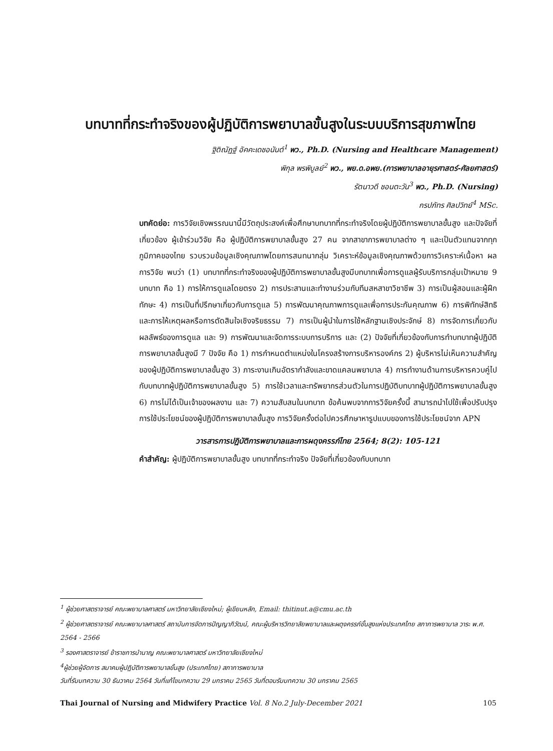บทบาทที่กระทำจริงของผู้ปฏิบัติการพยาบาลขั้นสูงในระบบบริการสุขภาพไทย
ฐิติณัฏฐ์ อัคคะเดชอนันต์<sup>1</sup> พว., Ph.D. (Nursing and Healthcare Management)
พิกุล พรพิบูลย์<sup>2</sup> พว., พย.ด.อพย.(การพยาบาลอายุรศาสตร์-ศัลยศาสตร์)
รัตนาวดี ชอนตะวัน<sup>3</sup> พว., Ph.D. (Nursing)
กรปภัทร ศิลปวิทย์<sup>4</sup> MSc.
บทคัดย่อ: การวิจัยเชิงพรรณนานี้มีวัตถุประสงค์เพื่อศึกษาบทบาทที่กระทำจริงโดยผู้ปฏิบัติการพยาบาลขั้นสูง และปัจจัยที่เกี่ยวข้อง ผู้เข้าร่วมวิจัย คือ ผู้ปฏิบัติการพยาบาลขั้นสูง 27 คน จากสาขาการพยาบาลต่าง ๆ และเป็นตัวแทนจากทุกภูมิภาคของไทย รวบรวมข้อมูลเชิงคุณภาพโดยการสนทนากลุ่ม วิเคราะห์ข้อมูลเชิงคุณภาพด้วยการวิเคราะห์เนื้อหา ผลการวิจัย พบว่า (1) บทบาทที่กระทำจริงของผู้ปฏิบัติการพยาบาลขั้นสูงมีบทบาทเพื่อการดูแลผู้รับบริการกลุ่มเป้าหมาย 9 บทบาท คือ 1) การให้การดูแลโดยตรง 2) การประสานและทำงานร่วมกับทีมสหสาขาวิชาชีพ 3) การเป็นผู้สอนและผู้ฝึกทักษะ 4) การเป็นที่ปรึกษาเกี่ยวกับการดูแล 5) การพัฒนาคุณภาพการดูแลเพื่อการประกันคุณภาพ 6) การพิทักษ์สิทธิและการให้เหตุผลหรือการตัดสินใจเชิงจริยธรรม 7) การเป็นผู้นำในการใช้หลักฐานเชิงประจักษ์ 8) การจัดการเกี่ยวกับผลลัพธ์ของการดูแล และ 9) การพัฒนาและจัดการระบบการบริการ และ (2) ปัจจัยที่เกี่ยวข้องกับการทำบทบาทผู้ปฏิบัติการพยาบาลขั้นสูงมี 7 ปัจจัย คือ 1) การกำหนดตำแหน่งในโครงสร้างการบริหารองค์กร 2) ผู้บริหารไม่เห็นความสำคัญของผู้ปฏิบัติการพยาบาลขั้นสูง 3) ภาระงานเกินอัตรากำลังและขาดแคลนพยาบาล 4) การทำงานด้านการบริหารควบคู่ไปกับบทบาทผู้ปฏิบัติการพยาบาลขั้นสูง 5) การใช้เวลาและทรัพยากรส่วนตัวในการปฏิบัติบทบาทผู้ปฏิบัติการพยาบาลขั้นสูง 6) การไม่ได้เป็นเจ้าของผลงาน และ 7) ความสับสนในบทบาท ข้อค้นพบจากการวิจัยครั้งนี้ สามารถนำไปใช้เพื่อปรับปรุงการใช้ประโยชน์ของผู้ปฏิบัติการพยาบาลขั้นสูง การวิจัยครั้งต่อไปควรศึกษาหารูปแบบของการใช้ประโยชน์จาก APN
วารสารการปฏิบัติการพยาบาลและการผดุงครรภ์ไทย 2564; 8(2): 105-121
คำสำคัญ: ผู้ปฏิบัติการพยาบาลขั้นสูง บทบาทที่กระทำจริง ปัจจัยที่เกี่ยวข้องกับบทบาท
<sup>1</sup> ผู้ช่วยศาสตราจารย์ คณะพยาบาลศาสตร์ มหาวิทยาลัยเชียงใหม่; ผู้เขียนหลัก, Email: thitinut.a@cmu.ac.th
<sup>2</sup> ผู้ช่วยศาสตราจารย์ คณะพยาบาลศาสตร์ สถาบันการจัดการปัญญาภิวัฒน์, คณะผู้บริหารวิทยาลัยพยาบาลและผดุงครรภ์ขั้นสูงแห่งประเทศไทย สภาการพยาบาล วาระ พ.ศ. 2564 - 2566
<sup>3</sup> รองศาสตราจารย์ ข้าราชการบำนาญ คณะพยาบาลศาสตร์ มหาวิทยาลัยเชียงใหม่
<sup>4</sup> ผู้ช่วยผู้จัดการ สมาคมผู้ปฏิบัติการพยาบาลขั้นสูง (ประเทศไทย) สภาการพยาบาล
วันที่รับบทความ 30 ธันวาคม 2564 วันที่แก้ไขบทความ 29 มกราคม 2565 วันที่ตอบรับบทความ 30 มกราคม 2565
Thai Journal of Nursing and Midwifery Practice Vol. 8 No.2 July-December 2021 105